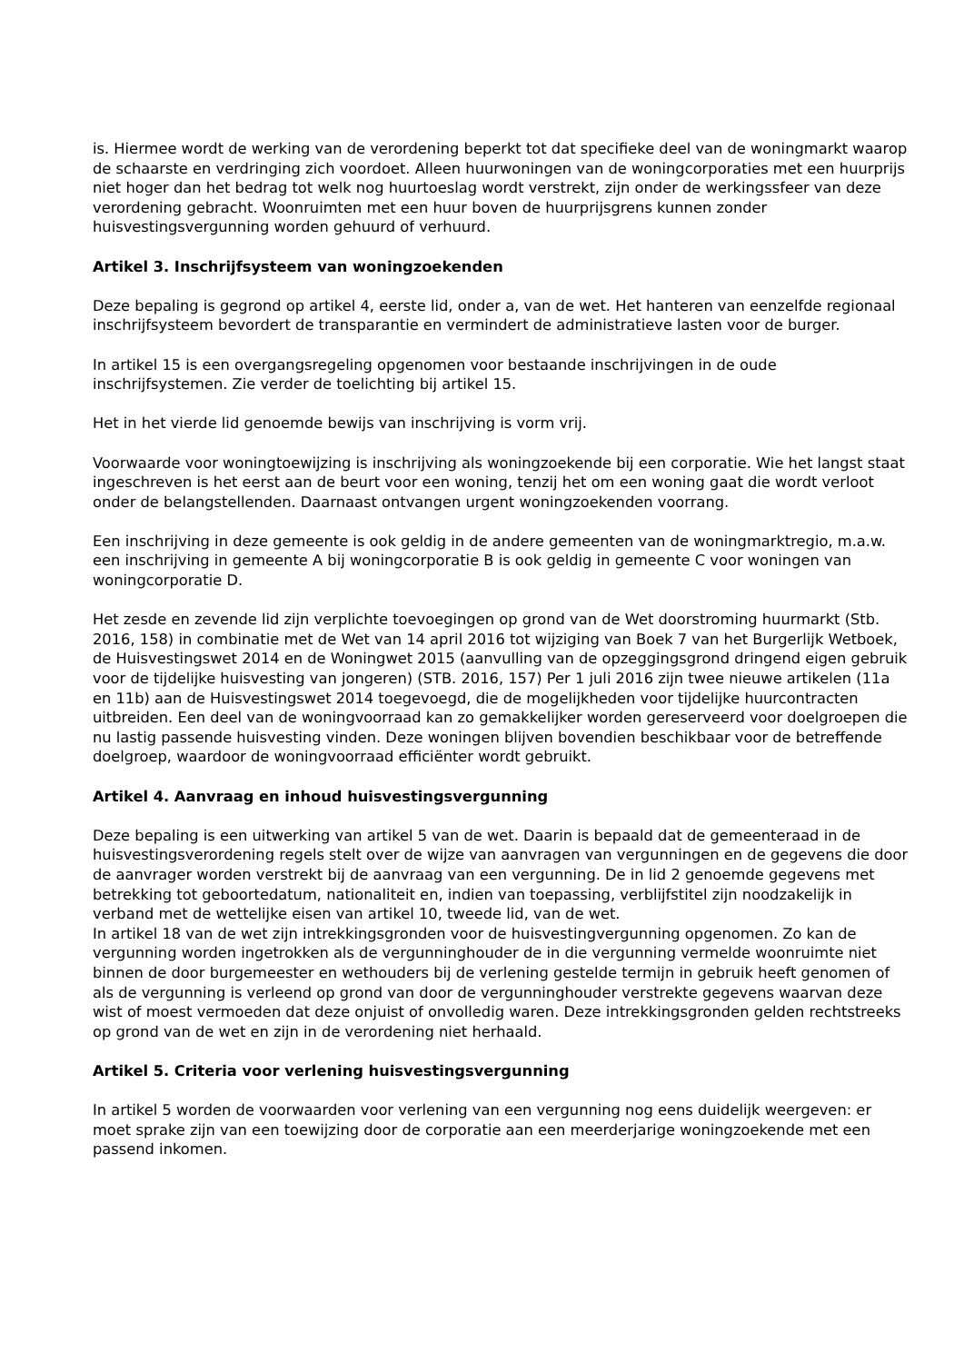is. Hiermee wordt de werking van de verordening beperkt tot dat specifieke deel van de woningmarkt waarop de schaarste en verdringing zich voordoet. Alleen huurwoningen van de woningcorporaties met een huurprijs niet hoger dan het bedrag tot welk nog huurtoeslag wordt verstrekt, zijn onder de werkingssfeer van deze verordening gebracht. Woonruimten met een huur boven de huurprijsgrens kunnen zonder huisvestingsvergunning worden gehuurd of verhuurd.
Artikel 3. Inschrijfsysteem van woningzoekenden
Deze bepaling is gegrond op artikel 4, eerste lid, onder a, van de wet. Het hanteren van eenzelfde regionaal inschrijfsysteem bevordert de transparantie en vermindert de administratieve lasten voor de burger.
In artikel 15 is een overgangsregeling opgenomen voor bestaande inschrijvingen in de oude inschrijfsystemen. Zie verder de toelichting bij artikel 15.
Het in het vierde lid genoemde bewijs van inschrijving is vorm vrij.
Voorwaarde voor woningtoewijzing is inschrijving als woningzoekende bij een corporatie. Wie het langst staat ingeschreven is het eerst aan de beurt voor een woning, tenzij het om een woning gaat die wordt verloot onder de belangstellenden. Daarnaast ontvangen urgent woningzoekenden voorrang.
Een inschrijving in deze gemeente is ook geldig in de andere gemeenten van de woningmarktregio, m.a.w. een inschrijving in gemeente A bij woningcorporatie B is ook geldig in gemeente C voor woningen van woningcorporatie D.
Het zesde en zevende lid zijn verplichte toevoegingen op grond van de Wet doorstroming huurmarkt (Stb. 2016, 158) in combinatie met de Wet van 14 april 2016 tot wijziging van Boek 7 van het Burgerlijk Wetboek, de Huisvestingswet 2014 en de Woningwet 2015 (aanvulling van de opzeggingsgrond dringend eigen gebruik voor de tijdelijke huisvesting van jongeren) (STB. 2016, 157) Per 1 juli 2016 zijn twee nieuwe artikelen (11a en 11b) aan de Huisvestingswet 2014 toegevoegd, die de mogelijkheden voor tijdelijke huurcontracten uitbreiden. Een deel van de woningvoorraad kan zo gemakkelijker worden gereserveerd voor doelgroepen die nu lastig passende huisvesting vinden. Deze woningen blijven bovendien beschikbaar voor de betreffende doelgroep, waardoor de woningvoorraad efficiënter wordt gebruikt.
Artikel 4. Aanvraag en inhoud huisvestingsvergunning
Deze bepaling is een uitwerking van artikel 5 van de wet. Daarin is bepaald dat de gemeenteraad in de huisvestingsverordening regels stelt over de wijze van aanvragen van vergunningen en de gegevens die door de aanvrager worden verstrekt bij de aanvraag van een vergunning. De in lid 2 genoemde gegevens met betrekking tot geboortedatum, nationaliteit en, indien van toepassing, verblijfstitel zijn noodzakelijk in verband met de wettelijke eisen van artikel 10, tweede lid, van de wet.
In artikel 18 van de wet zijn intrekkingsgronden voor de huisvestingvergunning opgenomen. Zo kan de vergunning worden ingetrokken als de vergunninghouder de in die vergunning vermelde woonruimte niet binnen de door burgemeester en wethouders bij de verlening gestelde termijn in gebruik heeft genomen of als de vergunning is verleend op grond van door de vergunninghouder verstrekte gegevens waarvan deze wist of moest vermoeden dat deze onjuist of onvolledig waren. Deze intrekkingsgronden gelden rechtstreeks op grond van de wet en zijn in de verordening niet herhaald.
Artikel 5. Criteria voor verlening huisvestingsvergunning
In artikel 5 worden de voorwaarden voor verlening van een vergunning nog eens duidelijk weergeven: er moet sprake zijn van een toewijzing door de corporatie aan een meerderjarige woningzoekende met een passend inkomen.